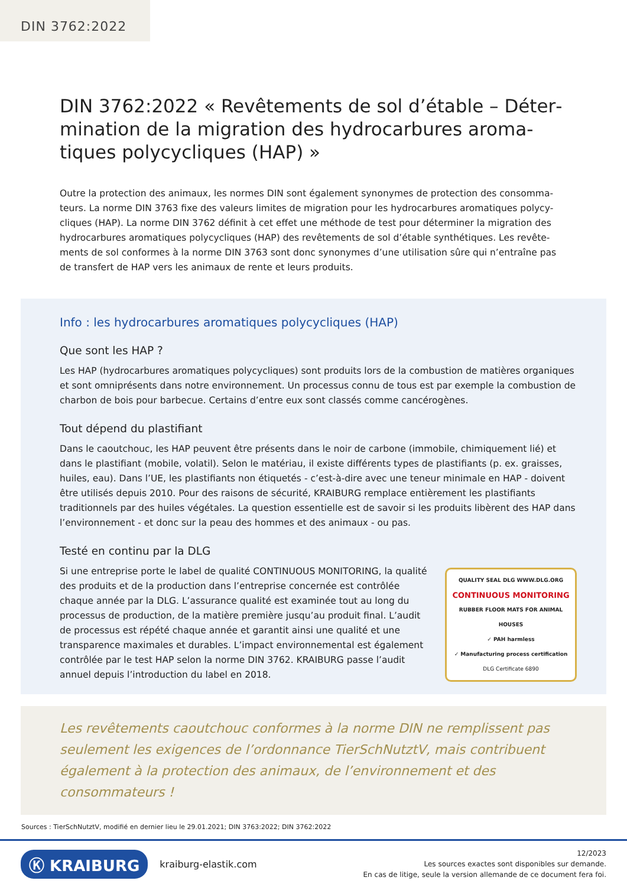DIN 3762:2022
DIN 3762:2022 « Revêtements de sol d’étable – Déter­mination de la migration des hydrocarbures aroma­tiques polycycliques (HAP) »
Outre la protection des animaux, les normes DIN sont également synonymes de protection des consomma­teurs. La norme DIN 3763 fixe des valeurs limites de migration pour les hydrocarbures aromatiques polycy­cliques (HAP). La norme DIN 3762 définit à cet effet une méthode de test pour déterminer la migration des hydrocarbures aromatiques polycycliques (HAP) des revêtements de sol d’étable synthétiques. Les revête­ments de sol conformes à la norme DIN 3763 sont donc synonymes d’une utilisation sûre qui n’entraîne pas de transfert de HAP vers les animaux de rente et leurs produits.
Info : les hydrocarbures aromatiques polycycliques (HAP)
Que sont les HAP ?
Les HAP (hydrocarbures aromatiques polycycliques) sont produits lors de la combustion de matières organiques et sont omniprésents dans notre environnement. Un processus connu de tous est par exemple la combustion de char­bon de bois pour barbecue. Certains d’entre eux sont classés comme cancérogènes.
Tout dépend du plastifiant
Dans le caoutchouc, les HAP peuvent être présents dans le noir de carbone (immobile, chimiquement lié) et dans le plastifiant (mobile, volatil). Selon le matériau, il existe différents types de plastifiants (p. ex. graisses, huiles, eau). Dans l’UE, les plastifiants non étiquetés - c’est-à-dire avec une teneur minimale en HAP - doivent être utilisés depuis 2010. Pour des raisons de sécurité, KRAIBURG remplace entièrement les plastifiants traditionnels par des huiles végé­tales. La question essentielle est de savoir si les produits libèrent des HAP dans l’environnement - et donc sur la peau des hommes et des animaux - ou pas.
Testé en continu par la DLG
Si une entreprise porte le label de qualité CONTINUOUS MONITORING, la qualité des produits et de la production dans l’entreprise concernée est contrôlée chaque année par la DLG. L’assurance qualité est examinée tout au long du processus de production, de la matière première jusqu’au produit final. L’audit de processus est répété chaque année et garantit ainsi une qualité et une transparence maximales et durables. L’impact environnemental est également contrôlée par le test HAP selon la norme DIN 3762. KRAIBURG passe l’audit annuel depuis l’introduction du label en 2018.
QUALITY SEAL DLG WWW.DLG.ORG
CONTINUOUS MONITORING
RUBBER FLOOR MATS FOR ANIMAL HOUSES
✓ PAH harmless
✓ Manufacturing process certification
DLG Certificate 6890
Les revêtements caoutchouc conformes à la norme DIN ne remplissent pas seu­lement les exigences de l’ordonnance TierSchNutztV, mais contribuent égale­ment à la protection des animaux, de l’environnement et des consommateurs !
Sources : TierSchNutztV, modifié en dernier lieu le 29.01.2021; DIN 3763:2022; DIN 3762:2022
Ⓚ KRAIBURG kraiburg-elastik.com
12/2023
Les sources exactes sont disponibles sur demande.
En cas de litige, seule la version allemande de ce document fera foi.